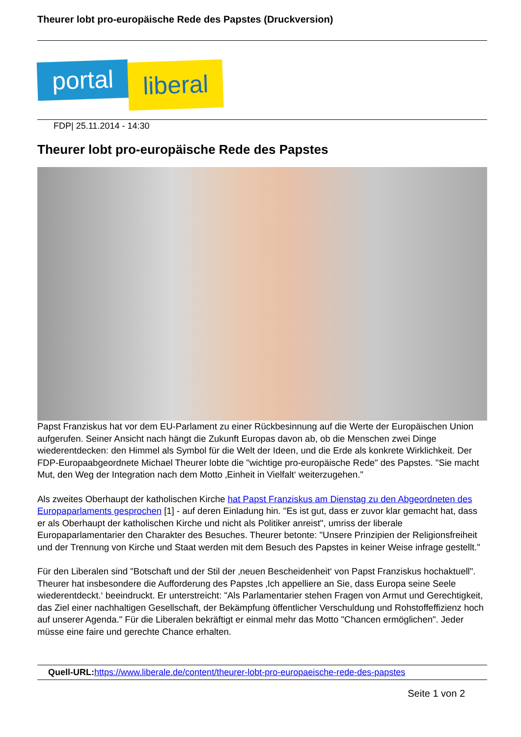Theurer lobt pro-europäische Rede des Papstes (Druckversion)
portal liberal
FDP| 25.11.2014 - 14:30
Theurer lobt pro-europäische Rede des Papstes
Papst Franziskus hat vor dem EU-Parlament zu einer Rückbesinnung auf die Werte der Europäischen Union aufgerufen. Seiner Ansicht nach hängt die Zukunft Europas davon ab, ob die Menschen zwei Dinge wiederentdecken: den Himmel als Symbol für die Welt der Ideen, und die Erde als konkrete Wirklichkeit. Der FDP-Europaabgeordnete Michael Theurer lobte die "wichtige pro-europäische Rede" des Papstes. "Sie macht Mut, den Weg der Integration nach dem Motto ‚Einheit in Vielfalt‘ weiterzugehen."
Als zweites Oberhaupt der katholischen Kirche hat Papst Franziskus am Dienstag zu den Abgeordneten des Europaparlaments gesprochen [1] - auf deren Einladung hin. "Es ist gut, dass er zuvor klar gemacht hat, dass er als Oberhaupt der katholischen Kirche und nicht als Politiker anreist", umriss der liberale Europaparlamentarier den Charakter des Besuches. Theurer betonte: "Unsere Prinzipien der Religionsfreiheit und der Trennung von Kirche und Staat werden mit dem Besuch des Papstes in keiner Weise infrage gestellt."
Für den Liberalen sind "Botschaft und der Stil der ‚neuen Bescheidenheit‘ von Papst Franziskus hochaktuell". Theurer hat insbesondere die Aufforderung des Papstes ‚Ich appelliere an Sie, dass Europa seine Seele wiederentdeckt.‘ beeindruckt. Er unterstreicht: "Als Parlamentarier stehen Fragen von Armut und Gerechtigkeit, das Ziel einer nachhaltigen Gesellschaft, der Bekämpfung öffentlicher Verschuldung und Rohstoffeffizienz hoch auf unserer Agenda." Für die Liberalen bekräftigt er einmal mehr das Motto "Chancen ermöglichen". Jeder müsse eine faire und gerechte Chance erhalten.
Quell-URL:https://www.liberale.de/content/theurer-lobt-pro-europaeische-rede-des-papstes
Seite 1 von 2